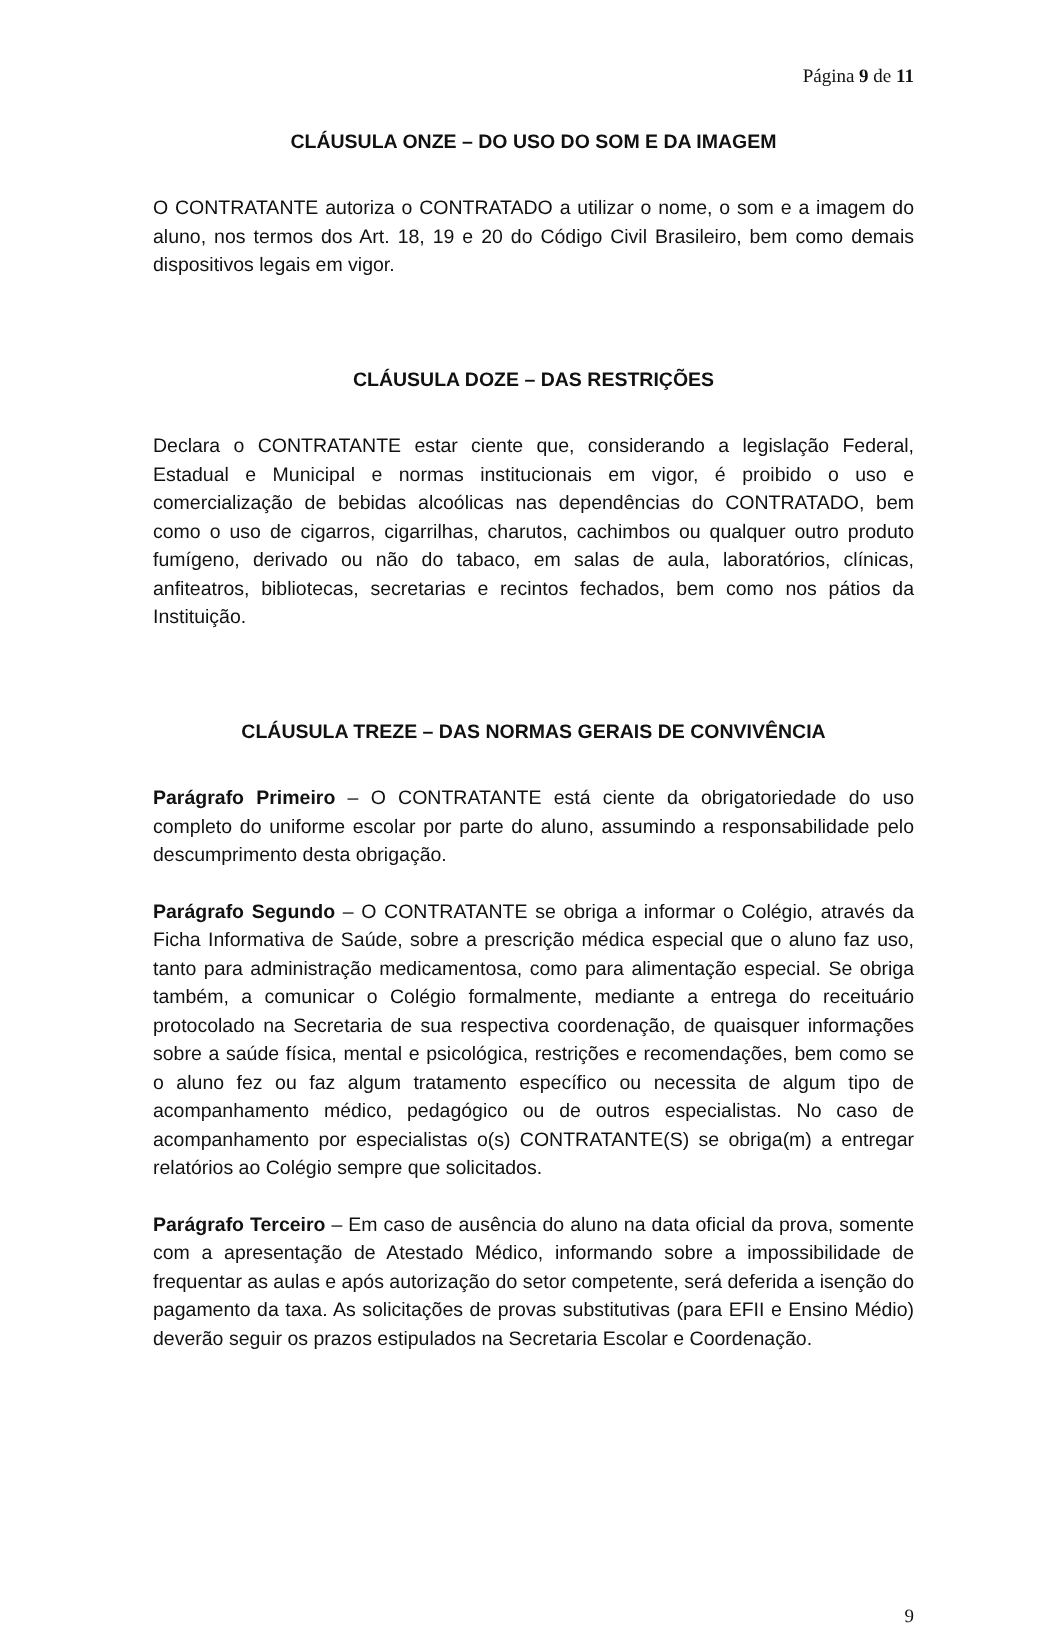Página 9 de 11
CLÁUSULA ONZE – DO USO DO SOM E DA IMAGEM
O CONTRATANTE autoriza o CONTRATADO a utilizar o nome, o som e a imagem do aluno, nos termos dos Art. 18, 19 e 20 do Código Civil Brasileiro, bem como demais dispositivos legais em vigor.
CLÁUSULA DOZE – DAS RESTRIÇÕES
Declara o CONTRATANTE estar ciente que, considerando a legislação Federal, Estadual e Municipal e normas institucionais em vigor, é proibido o uso e comercialização de bebidas alcoólicas nas dependências do CONTRATADO, bem como o uso de cigarros, cigarrilhas, charutos, cachimbos ou qualquer outro produto fumígeno, derivado ou não do tabaco, em salas de aula, laboratórios, clínicas, anfiteatros, bibliotecas, secretarias e recintos fechados, bem como nos pátios da Instituição.
CLÁUSULA TREZE – DAS NORMAS GERAIS DE CONVIVÊNCIA
Parágrafo Primeiro – O CONTRATANTE está ciente da obrigatoriedade do uso completo do uniforme escolar por parte do aluno, assumindo a responsabilidade pelo descumprimento desta obrigação.
Parágrafo Segundo – O CONTRATANTE se obriga a informar o Colégio, através da Ficha Informativa de Saúde, sobre a prescrição médica especial que o aluno faz uso, tanto para administração medicamentosa, como para alimentação especial. Se obriga também, a comunicar o Colégio formalmente, mediante a entrega do receituário protocolado na Secretaria de sua respectiva coordenação, de quaisquer informações sobre a saúde física, mental e psicológica, restrições e recomendações, bem como se o aluno fez ou faz algum tratamento específico ou necessita de algum tipo de acompanhamento médico, pedagógico ou de outros especialistas. No caso de acompanhamento por especialistas o(s) CONTRATANTE(S) se obriga(m) a entregar relatórios ao Colégio sempre que solicitados.
Parágrafo Terceiro – Em caso de ausência do aluno na data oficial da prova, somente com a apresentação de Atestado Médico, informando sobre a impossibilidade de frequentar as aulas e após autorização do setor competente, será deferida a isenção do pagamento da taxa. As solicitações de provas substitutivas (para EFII e Ensino Médio) deverão seguir os prazos estipulados na Secretaria Escolar e Coordenação.
9